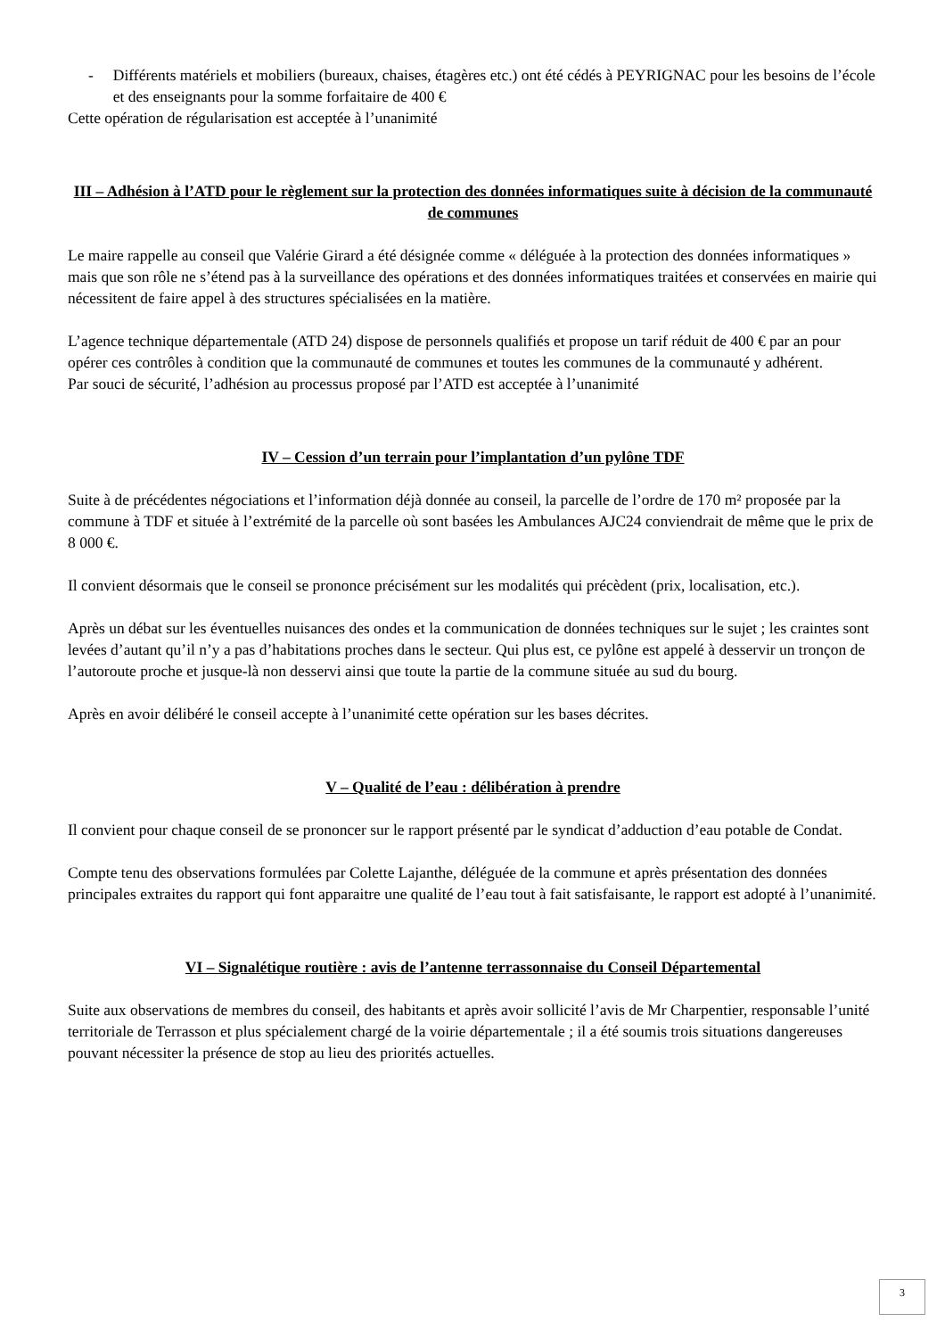- Différents matériels et mobiliers (bureaux, chaises, étagères etc.) ont été cédés à PEYRIGNAC pour les besoins de l’école et des enseignants pour la somme forfaitaire de 400 €
Cette opération de régularisation est acceptée à l’unanimité
III – Adhésion à l’ATD pour le règlement sur la protection des données informatiques suite à décision de la communauté de communes
Le maire rappelle au conseil que Valérie Girard a été désignée comme « déléguée à la protection des données informatiques » mais que son rôle ne s’étend pas à la surveillance des opérations et des données informatiques traitées et conservées en mairie qui nécessitent de faire appel à des structures spécialisées en la matière.
L’agence technique départementale (ATD 24) dispose de personnels qualifiés et propose un tarif réduit de 400 € par an pour opérer ces contrôles à condition que la communauté de communes et toutes les communes de la communauté y adhérent.
Par souci de sécurité, l’adhésion au processus proposé par l’ATD est acceptée à l’unanimité
IV – Cession d’un terrain pour l’implantation d’un pylône TDF
Suite à de précédentes négociations et l’information déjà donnée au conseil, la parcelle de l’ordre de 170 m² proposée par la commune à TDF et située à l’extrémité de la parcelle où sont basées les Ambulances AJC24 conviendrait de même que le prix de 8 000 €.
Il convient désormais que le conseil se prononce précisément sur les modalités qui précèdent (prix, localisation, etc.).
Après un débat sur les éventuelles nuisances des ondes et la communication de données techniques sur le sujet ; les craintes sont levées d’autant qu’il n’y a pas d’habitations proches dans le secteur. Qui plus est, ce pylône est appelé à desservir un tronçon de l’autoroute proche et jusque-là non desservi ainsi que toute la partie de la commune située au sud du bourg.
Après en avoir délibéré le conseil accepte à l’unanimité cette opération sur les bases décrites.
V – Qualité de l’eau : délibération à prendre
Il convient pour chaque conseil de se prononcer sur le rapport présenté par le syndicat d’adduction d’eau potable de Condat.
Compte tenu des observations formulées par Colette Lajanthe, déléguée de la commune et après présentation des données principales extraites du rapport qui font apparaitre une qualité de l’eau tout à fait satisfaisante, le rapport est adopté à l’unanimité.
VI – Signalétique routière : avis de l’antenne terrassonnaise du Conseil Départemental
Suite aux observations de membres du conseil, des habitants et après avoir sollicité l’avis de Mr Charpentier, responsable l’unité territoriale de Terrasson et plus spécialement chargé de la voirie départementale ; il a été soumis trois situations dangereuses pouvant nécessiter la présence de stop au lieu des priorités actuelles.
3